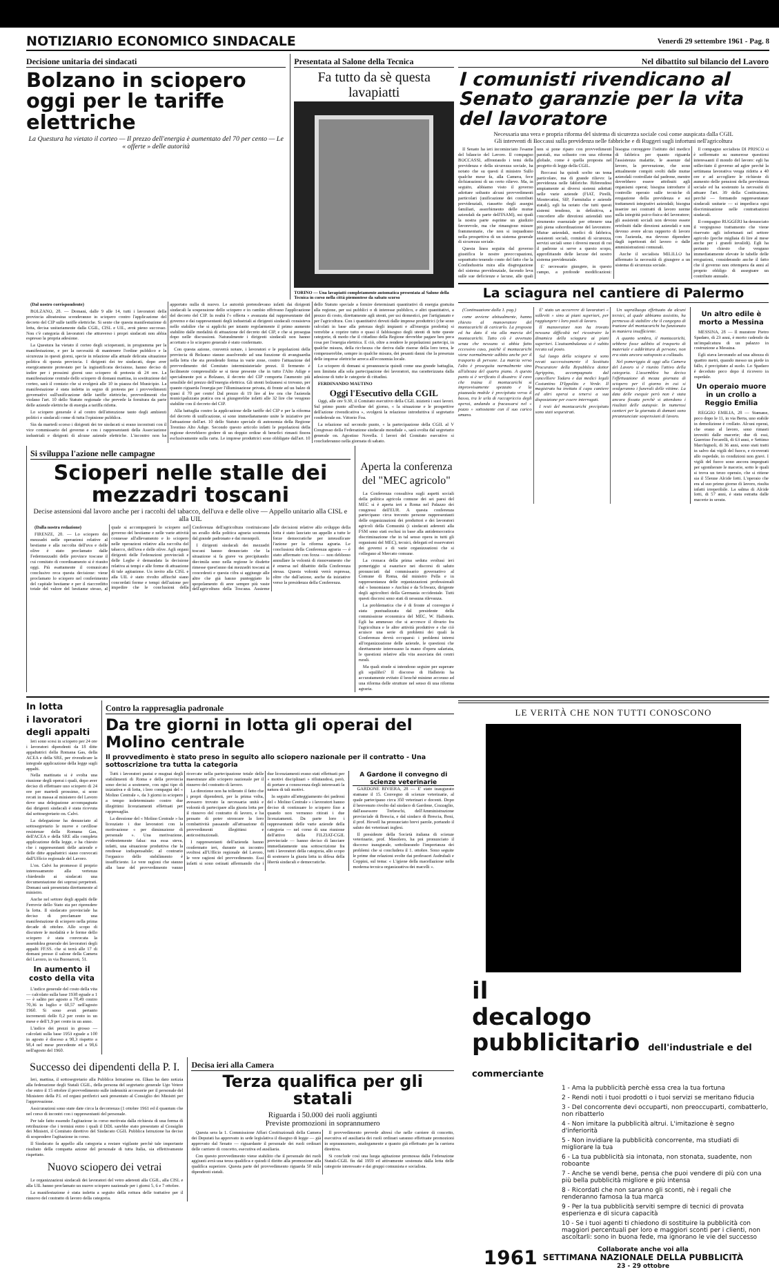NOTIZIARIO ECONOMICO SINDACALE
Venerdì 29 settembre 1961 - Pag. 8
Decisione unitaria dei sindacati
Bolzano in sciopero oggi per le tariffe elettriche
La Questura ha vietato il corteo — Il prezzo dell'energia è aumentato del 70 per cento — Le « offerte » delle autorità
Presentata al Salone della Tecnica
Fa tutto da sè questa lavapiatti
TORINO — Una lavapiatti completamente automatica presentata al Salone della Tecnica in corso nella città piemontese da sabato scorso
(Dal nostro corrispondente)
BOLZANO, 28. — Domani, dalle 9 alle 14, tutti i lavoratori della provincia altoatesina scenderanno in sciopero contro l'applicazione del decreto del CIP sulle tariffe elettriche. Si sente che questa manifestazione di lotta, decisa unitariamente dalla CGIL, CISL e UIL, avrà pieno successo. Non c'è categoria di lavoratori che attraverso i propri sindacati non abbia espresso la propria adesione.
La Questura ha vietato il corteo degli scioperanti, in programma per la manifestazione, e per la necessità di mantenere l'ordine pubblico e la sicurezza in questi giorni, specie in relazione alla attuale delicata situazione politica di questa provincia. I dirigenti dei tre sindacati, dopo aver energicamente protestato per la ingiustificata decisione, hanno deciso di indire per i prossimi giorni uno sciopero di protesta di 24 ore. La manifestazione centrale dello sciopero di domani mattina, in sostituzione del corteo, sarà il comizio che si svolgerà alle 10 in piazza del Municipio. La manifestazione è stata indetta in segno di protesta per i provvedimenti governativi sull'unificazione delle tariffe elettriche, provvedimenti che violano l'art. 10 dello Statuto regionale che prevede la fornitura da parte delle aziende elettriche di energia a tariffa ridotta.
Lo sciopero generale è al centro dell'attenzione tanto degli ambienti politici e sindacali come di tutta l'opinione pubblica.
Sin da martedì scorso i dirigenti dei tre sindacati si erano incontrati con il vice commissario del governo e con i rappresentanti della Associazione industriali e dirigenti di alcune aziende elettriche. L'incontro non ha apportato nulla di nuovo. Le autorità pretendevano infatti dai dirigenti sindacali la sospensione dello sciopero e in cambio offrivano l'applicazione del decreto del CIP. In realtà l'« offerta » avanzata dal rappresentante del governo e dai rappresentanti degli industriali ai dirigenti sindacali consisteva nello stabilire che si applichi per intanto regolarmente il primo aumento stabilito dalle modalità di attuazione del decreto del CIP, e che si prosegua dopo nelle discussioni. Naturalmente i dirigenti sindacali non hanno accettato e lo sciopero generale è stato confermato.
Con questa azione, converrà notare, i lavoratori e le popolazioni della provincia di Bolzano stanno assolvendo ad una funzione di avanguardia nella lotta che sta prendendo forma in varie zone, contro l'attuazione del provvedimento del Comitato interministeriale prezzi. Il fermento è facilmente comprensibile se si tiene presente che in tutto l'Alto Adige e specialmente poi a Bolzano, il decreto del CIP comporta l'aumento più sensibile del prezzo dell'energia elettrica. Gli utenti bolzanesi si trovano, per quanto riguarda l'energia per l'illuminazione privata, di fronte ad un balzo di quasi il 70 per cento! Dal prezzo di 19 lire al kw ora che l'azienda municipalizzata pratica ora si giungerebbe infatti alle 32 lire che vengono stabilite con il decreto del CIP.
Alla battaglia contro la applicazione delle tariffe del CIP e per la riforma del decreto di unificazione, si sono immediatamente unite le iniziative per l'attuazione dell'art. 10 dello Statuto speciale di autonomia della Regione Trentino Alto Adige. Secondo questo articolo infatti le popolazioni della regione dovrebbero godere di un doppio ordine di benefici rimasti finora esclusivamente sulla carta. Le imprese produttrici sono obbligate dall'art. 10 dello Statuto speciale a fornire determinati quantitativi di energia gratuita alla regione, per usi pubblici o di interesse pubblico, e altri quantitativi, a prezzo di costo, direttamente agli utenti, per usi domestici, per l'artigianato e per l'agricoltura. Con i quantitativi dovuti dalle imprese produttrici (che sono calcolati in base alla potenza degli impianti e all'energia prodotta) si verrebbe a coprire tutto o quasi il fabbisogno degli utenti di tutte queste categorie, di modo che il cittadino della Regione dovrebbe pagare ben poca cosa per l'energia elettrica. E ciò, oltre a rendere le popolazioni partecipi, in qualche misura, della ricchezza che deriva dalle risorse della loro terra, le compenserebbe, sempre in qualche misura, dei pesanti danni che la presenza delle imprese elettriche arreca all'economia locale.
Lo sciopero di domani si preannuncia quindi come una grande battaglia, non limitata alla sola partecipazione dei lavoratori, ma caratterizzata dalla adesione di tutte le categorie di cittadini.
FERDINANDO MAUTINO
Oggi l'Esecutivo della CGIL
Oggi, alle ore 9.30, il Comitato esecutivo della CGIL inizierà i suoi lavori. Sul primo punto all'ordine del giorno, « la situazione e le prospettive dell'azione rivendicativa », svolgerà la relazione introduttiva il segretario confederale on. Vittorio Foa.
La relazione sul secondo punto, « la partecipazione della CGIL al V Congresso della Federazione sindacale mondiale », sarà svolta dal segretario generale on. Agostino Novella. I lavori del Comitato esecutivo si concluderanno nella giornata di sabato.
Si sviluppa l'azione nelle campagne
Scioperi nelle stalle dei mezzadri toscani
Decise astensioni dal lavoro anche per i raccolti del tabacco, dell'uva e delle olive — Appello unitario alla CISL e alla UIL
(Dalla nostra redazione)
FIRENZE, 28. — Lo sciopero dei mezzadri nelle operazioni relative al bestiame e alla raccolta dell'uva e delle olive è stato proclamato dalle Federmezzadri delle province toscane il cui comitato di coordinamento si è riunito oggi. Più esattamente il comunicato conclusivo reca questa decisione: viene proclamato lo sciopero nel conferimento del capitale bestiame e per il riaccreditto totale del valore del bestiame stesso, al quale si accompagnerà lo sciopero nel governo del bestiame e nelle varie attività connesse all'allevamento e lo sciopero nelle operazioni relative alla raccolta del tabacco, dell'uva e delle olive. Agli organi dirigenti delle Federazioni provinciali e delle Leghe è demandata la decisione relativa ai tempi e alle forme di attuazione di tale agitazione. Un invito alla CISL e alla UIL è stato rivolto affinchè siano concordati forme e tempi dell'azione per impedire che le conclusioni della Conferenza dell'agricoltura costituiscano un avallo della politica agraria sostenuta dal grande padronato e dai monopoli.
I dirigenti sindacali dei mezzadri toscani hanno denunciato che la situazione si fa grave va precipitando: diecimila sono nella regione le disdette rimesse quest'anno dai mezzadri toscani ai concedenti e questa cifra si aggiunge alle altre che già hanno punteggiato lo spopolamento di aree sempre più vaste dell'agricoltura della Toscana. Assieme alle decisioni relative allo sviluppo della lotta è stato lanciato un appello a tutte le forze democratiche per intensificare l'azione per la riforma agraria. Le conclusioni della Conferenza agraria — è stato affermato con forza — non debbono annullare la volontà di rinnovamento che è emersa nel dibattito della Conferenza stessa. Questa volontà verrà espressa, oltre che dall'azione, anche da iniziative verso la presidenza della Conferenza.
Aperta la conferenza del "MEC agricolo"
La Conferenza consultiva sugli aspetti sociali della politica agricola comune dei sei paesi del MEC si è aperta ieri a Roma nel Palazzo dei congressi dell'EUR. A questa conferenza partecipano circa trecento persone rappresentanti delle organizzazioni dei produttori e dei lavoratori agricoli della Comunità (i sindacati aderenti alla FSM sono stati esclusi in base alla antidemocratica discriminazione che in tal senso opera in tutti gli organismi del MEC), tecnici, delegati ed osservatori dei governi e di varie organizzazioni che si collegano al Mercato comune.
La cronaca della prima seduta svoltasi ieri pomeriggio si esaurisce nei discorsi di saluto pronunciati dal commissario governativo al Comune di Roma, dal ministro Pella e in rappresentanza delle organizzazioni professionali dal « bonomiano » Anchisi e da Schwarz, dirigente degli agricoltori della Germania occidentale. Tutti questi discorsi sono stati di nessuna rilevanza.
La problematica che è di fronte al convegno è stata puntualizzata dal presidente della commissione economica del MEC, W. Hallstein. Egli ha ammesso che si accresce il divario fra l'agricoltura e le altre attività produttive e che ciò acuisce una serie di problemi dei quali la Conferenza dovrà occuparsi: i problemi interni all'organizzazione delle aziende, le questioni che direttamente interessano la mano d'opera salariata, le questioni relative alla vita associata dei centri rurali.
Ma quali strade si intendono seguire per superare gli squilibri? Il discorso di Hallstein ha accuratamente evitato il benchè minimo accenno ad una riforma delle strutture nel senso di una riforma agraria.
Nel dibattito sul bilancio del Lavoro
I comunisti rivendicano al Senato garanzie per la vita del lavoratore
Necessaria una vera e propria riforma del sistema di sicurezza sociale così come auspicata dalla CGIL
Gli interventi di Boccassi sulla previdenza nelle fabbriche e di Ruggeri sugli infortuni nell'agricoltura
Il Senato ha ieri incominciato l'esame del bilancio del Lavoro. Il compagno BOCCASSI, affrontando i temi della previdenza e della sicurezza sociale, ha notato che su questi il ministro Sullo qualche mese fa, alla Camera, fece dichiarazioni di un certo rilievo. Ma, in seguito, abbiamo visto il governo adottare soltanto alcuni provvedimenti particolari (unificazione dei contributi previdenziali, riassetto degli assegni familiari, assorbimento delle mutue aziendali da parte dell'INAM), sui quali la nostra parte esprime un giudizio favorevole, ma che rimangono misure frammentarie, che non si inquadrano nella prospettiva di un sistema generale di sicurezza sociale.
Questa linea seguita dal governo giustifica le nostre preoccupazioni, soprattutto tenendo conto del fatto che la Confindustria mira alla disgregazione del sistema previdenziale, facendo leva sulle sue deficienze e lacune, alle quali non si pone riparo con provvedimenti parziali, ma soltanto con una riforma globale, come è quella proposta nel progetto di legge della CGIL.
Boccassi ha quindi scelto un tema particolare, ma di grande rilievo: la previdenza nelle fabbriche. Riferendosi ampiamente ai diversi sistemi adottati nelle varie aziende (FIAT, Pirelli, Montecatini, SIP, Farmitalia e aziende statali), egli ha notato che tutti questi sistemi tendono, in definitiva, a concedere alle direzioni aziendali uno strumento essenziale per ottenere una più piena subordinazione del lavoratore. Mutue aziendali, medici di fabbrica, assistenti sociali, comitati di sicurezza, servizi sociali sono i diversi mezzi di cui il padrone si serve a questo scopo, approfittando delle lacune del nostro sistema previdenziale.
E' necessario giungere, in questo campo, a profonde modificazioni: bisogna correggere l'istituto del medico di fabbrica per quanto riguarda l'assistenza malattie, le assenze dal lavoro, la prevenzione, che sono attualmente compiti svolti dalle mutue aziendali controllate dal padrone, mentre dovrebbero essere attribuiti agli organismi operai; bisogna introdurre il controllo operaio sulle tecniche di erogazione della previdenza e sui trattamenti integrativi aziendali; bisogna inserire nei contratti di lavoro norme sulla integrità psico-fisica del lavoratore; gli assistenti sociali non devono essere retribuiti dalle direzioni aziendali e non devono avere alcun rapporto di lavoro con l'azienda, ma devono dipendere dagli ispettorati del lavoro o dalle amministrazioni comunali.
Anche il socialista MILILLO ha affermato la necessità di giungere a un sistema di sicurezza sociale.
Il compagno socialista DI PRISCO si è soffermato su numerose questioni interessanti il mondo del lavoro: egli ha sollecitato il governo ad agire perchè la settimana lavorativa venga ridotta a 40 ore e ad accogliere le richieste di aumento delle pensioni della previdenza sociale ed ha sostenuto la necessità di attuare l'art. 39 della Costituzione, perchè — formando rappresentanze sindacali unitarie — si impedisca ogni discriminazione nelle contrattazioni sindacali.
Il compagno RUGGERI ha denunciato il vergognoso trattamento che viene riservato agli infortunati nel settore agricolo (poche migliaia di lire al mese anche per i grandi invalidi). Egli ha pertanto chiesto che vengano immediatamente elevate le tabelle delle erogazioni, considerando anche il fatto che il governo non ottempera da anni al proprio obbligo di assegnare un contributo annuale.
La sciagura nel cantiere di Palermo
(Continuazione dalla 1. pag.)
come avviene abitualmente, hanno chiesto al manovratore del montacarichi di caricarlo. La proposta ed ha dato il via alla marcia del montacarichi. Tutto ciò è avvenuto senza che nessuno si abbia fatto eccessivo caso, poichè il montacarichi viene normalmente adibito anche per il trasporto di persone. La marcia verso l'alto è proseguita normalmente sino all'altezza del quarto piano. A questo punto si è verificato il disastro: il cavo che traina il montacarichi si improvvisamente spezzato e la piazzuola mobile è precipitata verso il basso, tra le urla di raccapriccio degli operai, andando a fracassarsi nel « pozzo » sottostante con il suo carico umano.
E' stato un accorrere di lavoratori « solleviti » sino ai piani superiori, per raggiungere i loro posti di lavoro.
Il manovratore non ha trovato nessuna difficoltà nel ricostruire la dinamica della sciagura ai piani superiori. L'autoambulanza si è subito recata sul posto.
Sul luogo della sciagura si sono recati successivamente il Sostituto Procuratore della Repubblica dottor Agrippino, accompagnato dal cancelliere Todaro e dai medici legali Costantino D'Ippolito e Verde. Il magistrato ha invitato il capo cantiere ed altri operai a tenersi a sua disposizione per essere interrogati.
I resti del montacarichi precipitato sono stati sequestrati.
Un sopralluogo effettuato da alcuni tecnici, al quale abbiamo assistito, ha permesso di stabilire che il congegno di trazione del montacarichi ha funzionato in maniera insufficiente.
A quanto sembra, il montacarichi, sebbene fosse adibito al trasporto di materiale e addirittura di persone, non era stato ancora sottoposto a collaudo.
Nel pomeriggio di oggi alla Camera del Lavoro si è riunito l'attivo della categoria. L'assemblea ha deciso l'effettuazione di mezza giornata di sciopero per il giorno in cui si svolgeranno i funerali delle vittime. La data delle esequie però non è stata ancora fissata perchè si attendono i risultati delle autopsie. In numerosi cantieri per la giornata di domani sono preannunciate sospensioni di lavoro.
Un altro edile è morto a Messina
MESSINA, 28 — Il muratore Pietro Spadaro, di 23 anni, è morto cadendo da un'impalcatura di un palazzo in costruzione a Messina.
Egli stava lavorando ad una altezza di quattro metri, quando messo un piede in fallo, è precipitato al suolo. Lo Spadaro è deceduto poco dopo il ricovero in ospedale.
Un operaio muore in un crollo a Reggio Emilia
REGGIO EMILIA, 28 — Stamane, poco dopo le 11, in via Berta, uno stabile in demolizione è crollato. Alcuni operai, che erano al lavoro, sono rimasti investiti dalle macerie; due di essi, Guerrino Focarelli, di 63 anni, e Settimo Marchignoli, di 36 anni, sono stati tratti in salvo dai vigili del fuoco, e ricoverati allo ospedale, in condizioni non gravi. I vigili del fuoco sono ancora impegnati per sgomberare le macerie, sotto le quali si trova un terzo operaio, che si ritiene sia il 55enne Alcide Iotti. L'operaio che era al suo primo giorno di lavoro, risulta infatti irreperibile. La salma di Alcide Iotti, di 57 anni, è stata estratta dalle macerie in serata.
In lotta
i lavoratori
degli appalti
Ieri sono scesi in sciopero per 24 ore i lavoratori dipendenti da 18 ditte appaltatrici della Romana Gas, della ACEA e della SRE, per rivendicare la integrale applicazione della legge sugli appalti.
Nella mattinata si è svolta una riunione degli operai i quali, dopo aver deciso di effettuare uno sciopero di 24 ore per martedì prossimo, si sono recati in massa al ministero del Lavoro dove una delegazione accompagnata dai dirigenti sindacali è stata ricevuta dal sottosegretario on. Calvi.
La delegazione ha denunciato al sottosegretario le nuove e cavillose resistenze della Romana Gas, dell'ACEA e della SRE alla completa applicazione della legge, e ha chiesto che i rappresentanti delle aziende e delle ditte appaltatrici siano convocati dall'Ufficio regionale del Lavoro.
L'on. Calvi ha promesso il proprio interessamento alla vertenza chiedendo ai sindacati una documentazione dei soprusi perpetrati. Domani sarà presentata direttamente al ministro.
Anche nel settore degli appalti delle Ferrovie dello Stato sta per riprendere la lotta. Il sindacato provinciale ha deciso di proclamare una manifestazione di sciopero nella prima decade di ottobre. Allo scopo di discutere le modalità e le forme dello sciopero è stata convocata la assemblea generale dei lavoratori degli appalti FF.SS. che si terrà alle 17 di domani presso il salone della Camera del Lavoro, in via Buonarroti, 51.
In aumento il costo della vita
L'indice generale del costo della vita — calcolato sulla base 1938 eguale a 1 — è salito per agosto a 70,49 contro 70,36 in luglio e 68,57 nell'agosto 1960. Si sono avuti pertanto incrementi dello 0,2 per cento in un mese e dell'1,9 per cento in un anno.
L'indice dei prezzi in grosso — calcolati sulla base 1953 eguale a 100 in agosto è disceso a 98,3 rispetto a 98,4 nel mese precedente ed a 98,6 nell'agosto del 1960.
Contro la rappresaglia padronale
Da tre giorni in lotta gli operai del Molino centrale
Il provvedimento è stato preso in seguito allo sciopero nazionale per il contratto - Una sottoscrizione tra tutta la categoria
Tutti i lavoratori pastai e mugnai degli stabilimenti di Roma e della provincia sono decisi a sostenere, con ogni tipo di iniziativa e di lotta, i loro compagni del « Molino Centrale », da 3 giorni in sciopero a tempo indeterminato contro due illegittimi licenziamenti effettuati per rappresaglia.
La direzione del « Molino Centrale » ha licenziato i due lavoratori con la motivazione « per diminuzione di personale ». Una motivazione, evidentemente falsa: ma essa steva, infatti, una situazione produttiva che la rendesse indispensabile; al contrario l'organico dello stabilimento è insufficiente. Le vere ragioni che stanno alla base del provvedimento vanno ricercate nella partecipazione totale delle maestranze allo sciopero nazionale per il rinnovo del contratto di lavoro.
La direzione non ha tollerato il fatto che i propri dipendenti, per la prima volta, avessero trovato la necessaria unità e volontà di partecipare alla giusta lotta per il rinnovo del contratto di lavoro, e ha pensato di poter stroncare la loro combattività passando all'attuazione di provvedimenti illegittimi e anticostituzionali.
I rappresentanti dell'azienda hanno confermato ieri, durante un incontro svoltosi all'Ufficio regionale del Lavoro, le vere ragioni del provvedimento. Essi infatti si sono ostinati affermando che i due licenziamenti erano stati effettuati per « motivi disciplinari » rifiutandosi, però, di portare a conoscenza degli interessati la natura di tali motivi.
In seguito all'atteggiamento dei padroni del « Molino Centrale » i lavoratori hanno deciso di continuare lo sciopero fino a quando non verranno ritirati i due licenziamenti. Da parte loro i rappresentanti delle varie aziende della categoria — nel corso di una riunione dell'attivo della FILZIAT-CGIL provinciale — hanno deciso di lanciare immediatamente una sottoscrizione fra tutti i lavoratori della categoria, allo scopo di sostenere la giusta lotta in difesa della libertà sindacali e democratiche.
A Gardone il convegno di scienze veterinarie
GARDONE RIVIERA, 28 — E' stato inaugurato stamane il 15. Convegno di scienze veterinarie, al quale partecipano circa 350 veterinari e docenti. Dopo il benvenuto rivolto dal sindaco di Gardone, Cozzaglio, dall'assessore Trebeschi, dell'Amministrazione provinciale di Brescia, e dal sindaco di Brescia, Boni, il prof. Howell ha pronunciato brevi parole, portando il saluto dei veterinari inglesi.
Il presidente della Società italiana di scienze veterinarie, prof. Masolero, ha poi pronunciato il discorso inaugurale, sottolineando l'importanza dei problemi che si concludera il 1. ottobre. Sono seguite le prime due relazioni svolte dai professori Asdrubali e Coppini, sul tema: « L'igiene della macellazione nella moderna tecnica organizzativa dei macelli ».
Successo dei dipendenti della P. I.
Ieri, mattina, il sottosegretario alla Pubblica Istruzione on. Elkan ha dato notizia alla federazione degli Statali CGIL, della persona del segretario generale Ugo Vetere che entro il 15 ottobre il provvedimento sulle indennità accessorie per il personale del Ministero della P.I. ed organi periferici sarà presentato al Consiglio dei Ministri per l'approvazione.
Assicurazioni sono state date circa la decorrenza (1 ottobre 1961 ed il quantum che nel corso di incontri con i rappresentanti del personale.
Per tale fatto essendo l'agitazione in corso motivata dalla richiesta di una forma di retribuzione che i termini entro i quali il DDL sarebbe stato presentato al Consiglio dei Ministri, il Comitato direttivo del Sindacato CGIL Pubblica Istruzione ha deciso di sospendere l'agitazione in corso.
Il Sindacato fa appello alla categoria a restare vigilante perchè tale importante risultato della compatta azione del personale di tutta Italia, sia effettivamente rispettato.
Nuovo sciopero dei vetrai
Le organizzazioni sindacali dei lavoratori del vetro aderenti alla CGIL, alla CISL e alla UIL hanno proclamato un nuovo sciopero nazionale per i giorni 5, 6 e 7 ottobre.
La manifestazione è stata indetta a seguito della rottura delle trattative per il rinnovo del contratto di lavoro della categoria.
Decisa ieri alla Camera
Terza qualifica per gli statali
Riguarda i 50.000 dei ruoli aggiunti
Previste promozioni in soprannumero
Questa sera la 1. Commissione Affari Costituzionali della Camera dei Deputati ha approvato in sede legislativa il disegno di legge — già approvato dal Senato — riguardante il personale dei ruoli ordinari delle carriere di concetto, esecutiva ed ausiliaria.
Con questo provvedimento viene stabilito che il personale dei ruoli aggiunti avrà una terza qualifica e quindi il diritto alla promozione alla qualifica superiore. Questa parte del provvedimento riguarda 50 mila dipendenti statali.
Il provvedimento prevede altresì che nelle carriere di concetto, esecutiva ed ausiliaria dei ruoli ordinari saranno effettuate promozioni in soprannumero, analogamente a quanto già effettuato per la carriera direttiva.
Si conclude così una lunga agitazione promossa dalla Federazione Statali-CGIL fin dal 1959 ed attivamente sostenuta dalla lotta delle categorie interessate e dai gruppi comunista e socialista.
LE VERITÀ CHE NON TUTTI CONOSCONO
il
decalogo
pubblicitario dell'industriale e del commerciante
1 - Ama la pubblicità perchè essa crea la tua fortuna
2 - Rendi noti i tuoi prodotti o i tuoi servizi se meritano fiducia
3 - Del concorrente devi occuparti, non preoccuparti, combatterlo, non ribatterlo
4 - Non imitare la pubblicità altrui. L'imitazione è segno d'inferiorità
5 - Non invidiare la pubblicità concorrente, ma studiati di migliorare la tua
6 - La tua pubblicità sia intonata, non stonata, suadente, non roboante
7 - Anche se vendi bene, pensa che puoi vendere di più con una più bella pubblicità migliore e più intensa
8 - Ricordati che non saranno gli sconti, nè i regali che renderanno famosa la tua marca
9 - Per la tua pubblicità serviti sempre di tecnici di provata esperienza e di sicura capacità
10 - Se i tuoi agenti ti chiedono di sostituire la pubblicità con maggiori percentuali per loro e maggiori sconti per i clienti, non ascoltarli: sono in buona fede, ma ignorano le vie del successo
1961 Collaborate anche voi alla
SETTIMANA NAZIONALE DELLA PUBBLICITÀ
23 - 29 ottobre